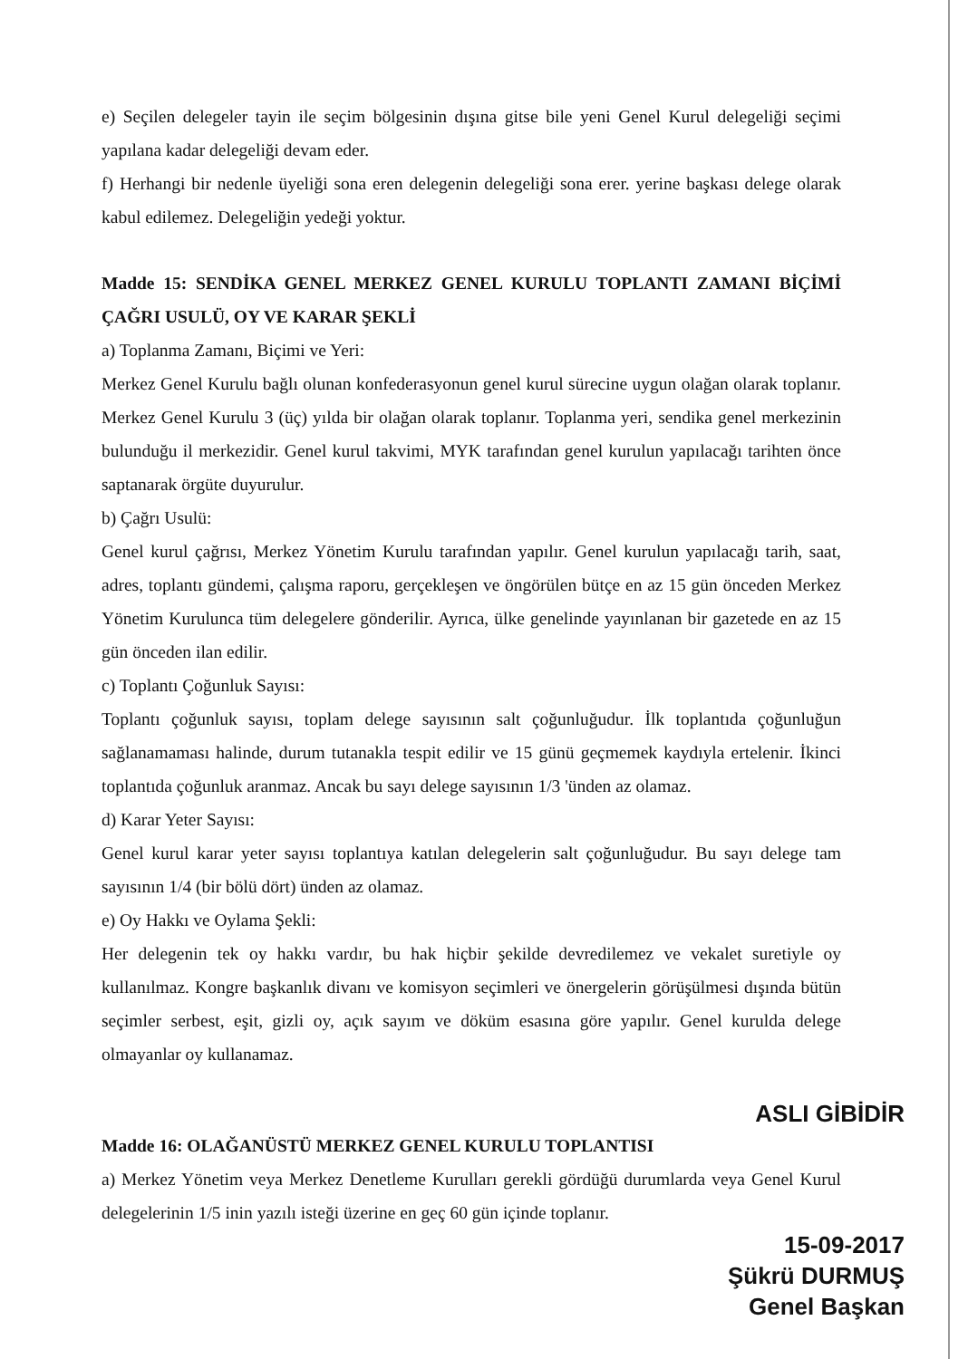e) Seçilen delegeler tayin ile seçim bölgesinin dışına gitse bile yeni Genel Kurul delegeliği seçimi yapılana kadar delegeliği devam eder.
f) Herhangi bir nedenle üyeliği sona eren delegenin delegeliği sona erer. yerine başkası delege olarak kabul edilemez. Delegeliğin yedeği yoktur.
Madde 15: SENDİKA GENEL MERKEZ GENEL KURULU TOPLANTI ZAMANI BİÇİMİ ÇAĞRI USULÜ, OY VE KARAR ŞEKLİ
a) Toplanma Zamanı, Biçimi ve Yeri:
Merkez Genel Kurulu bağlı olunan konfederasyonun genel kurul sürecine uygun olağan olarak toplanır. Merkez Genel Kurulu 3 (üç) yılda bir olağan olarak toplanır. Toplanma yeri, sendika genel merkezinin bulunduğu il merkezidir. Genel kurul takvimi, MYK tarafından genel kurulun yapılacağı tarihten önce saptanarak örgüte duyurulur.
b) Çağrı Usulü:
Genel kurul çağrısı, Merkez Yönetim Kurulu tarafından yapılır. Genel kurulun yapılacağı tarih, saat, adres, toplantı gündemi, çalışma raporu, gerçekleşen ve öngörülen bütçe en az 15 gün önceden Merkez Yönetim Kurulunca tüm delegelere gönderilir. Ayrıca, ülke genelinde yayınlanan bir gazetede en az 15 gün önceden ilan edilir.
c) Toplantı Çoğunluk Sayısı:
Toplantı çoğunluk sayısı, toplam delege sayısının salt çoğunluğudur. İlk toplantıda çoğunluğun sağlanamaması halinde, durum tutanakla tespit edilir ve 15 günü geçmemek kaydıyla ertelenir. İkinci toplantıda çoğunluk aranmaz. Ancak bu sayı delege sayısının 1/3 'ünden az olamaz.
d) Karar Yeter Sayısı:
Genel kurul karar yeter sayısı toplantıya katılan delegelerin salt çoğunluğudur. Bu sayı delege tam sayısının 1/4 (bir bölü dört) ünden az olamaz.
e) Oy Hakkı ve Oylama Şekli:
Her delegenin tek oy hakkı vardır, bu hak hiçbir şekilde devredilemez ve vekalet suretiyle oy kullanılmaz. Kongre başkanlık divanı ve komisyon seçimleri ve önergelerin görüşülmesi dışında bütün seçimler serbest, eşit, gizli oy, açık sayım ve döküm esasına göre yapılır. Genel kurulda delege olmayanlar oy kullanamaz.
ASLI GİBİDİR
Madde 16: OLAĞANÜSTÜ MERKEZ GENEL KURULU TOPLANTISI
a) Merkez Yönetim veya Merkez Denetleme Kurulları gerekli gördüğü durumlarda veya Genel Kurul delegelerinin 1/5 inin yazılı isteği üzerine en geç 60 gün içinde toplanır.
15-09-2017
Şükrü DURMUŞ
Genel Başkan